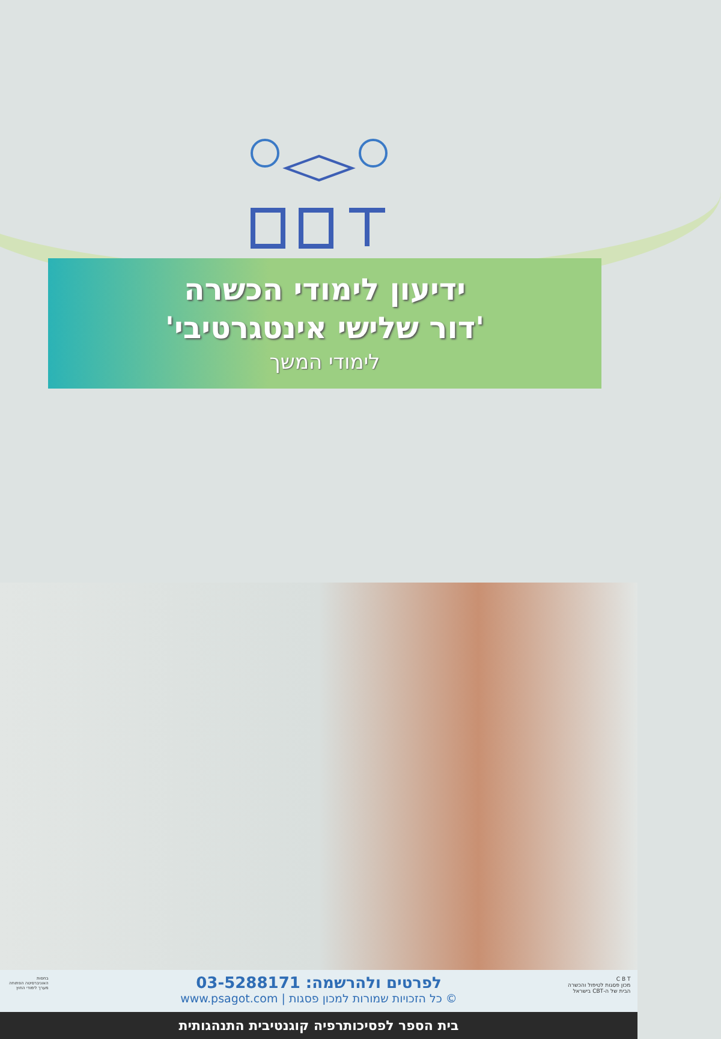ידיעון לימודי הכשרה
'דור שלישי אינטגרטיבי'
לימודי המשך
לפרטים ולהרשמה: 03-5288171
© כל הזכויות שמורות למכון פסגות | www.psagot.com
C B T
מכון פסגות לטיפול והכשרה
הבית של ה-CBT בישראל
בחסות
האוניברסיטה הפתוחה
מערך לימודי החוץ
בית הספר לפסיכותרפיה קוגנטיבית התנהגותית